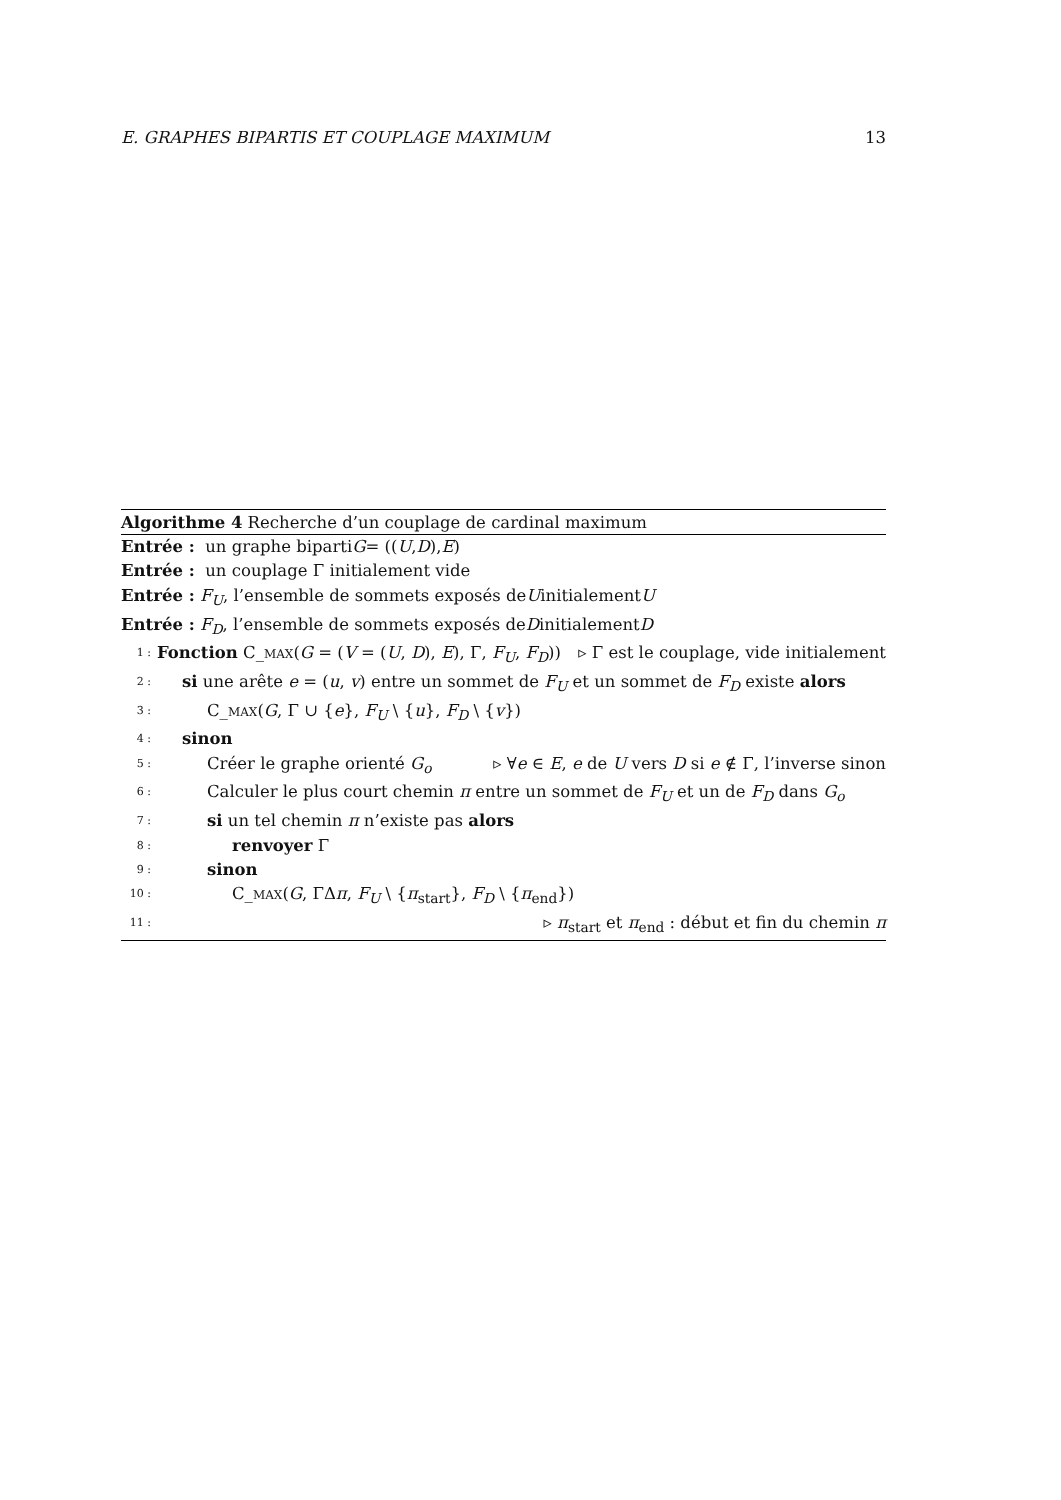E. GRAPHES BIPARTIS ET COUPLAGE MAXIMUM 13
Algorithme 4 Recherche d’un couplage de cardinal maximum
Entrée : un graphe biparti G = ((U, D), E)
Entrée : un couplage Γ initialement vide
Entrée : F<sub>U</sub>, l’ensemble de sommets exposés de U initialement U
Entrée : F<sub>D</sub>, l’ensemble de sommets exposés de D initialement D
1 : Fonction C_MAX(G = (V = (U, D), E), Γ, F<sub>U</sub>, F<sub>D</sub>)) ▹ Γ est le couplage, vide initialement
2 : si une arête e = (u, v) entre un sommet de F<sub>U</sub> et un sommet de F<sub>D</sub> existe alors
3 : C_MAX(G, Γ ∪ {e}, F<sub>U</sub> \ {u}, F<sub>D</sub> \ {v})
4 : sinon
5 : Créer le graphe orienté G<sub>o</sub> ▹ ∀e ∈ E, e de U vers D si e ∉ Γ, l’inverse sinon
6 : Calculer le plus court chemin π entre un sommet de F<sub>U</sub> et un de F<sub>D</sub> dans G<sub>o</sub>
7 : si un tel chemin π n’existe pas alors
8 : renvoyer Γ
9 : sinon
10 : C_MAX(G, ΓΔπ, F<sub>U</sub> \ {π<sub>start</sub>}, F<sub>D</sub> \ {π<sub>end</sub>})
11 : ▹ π<sub>start</sub> et π<sub>end</sub> : début et fin du chemin π